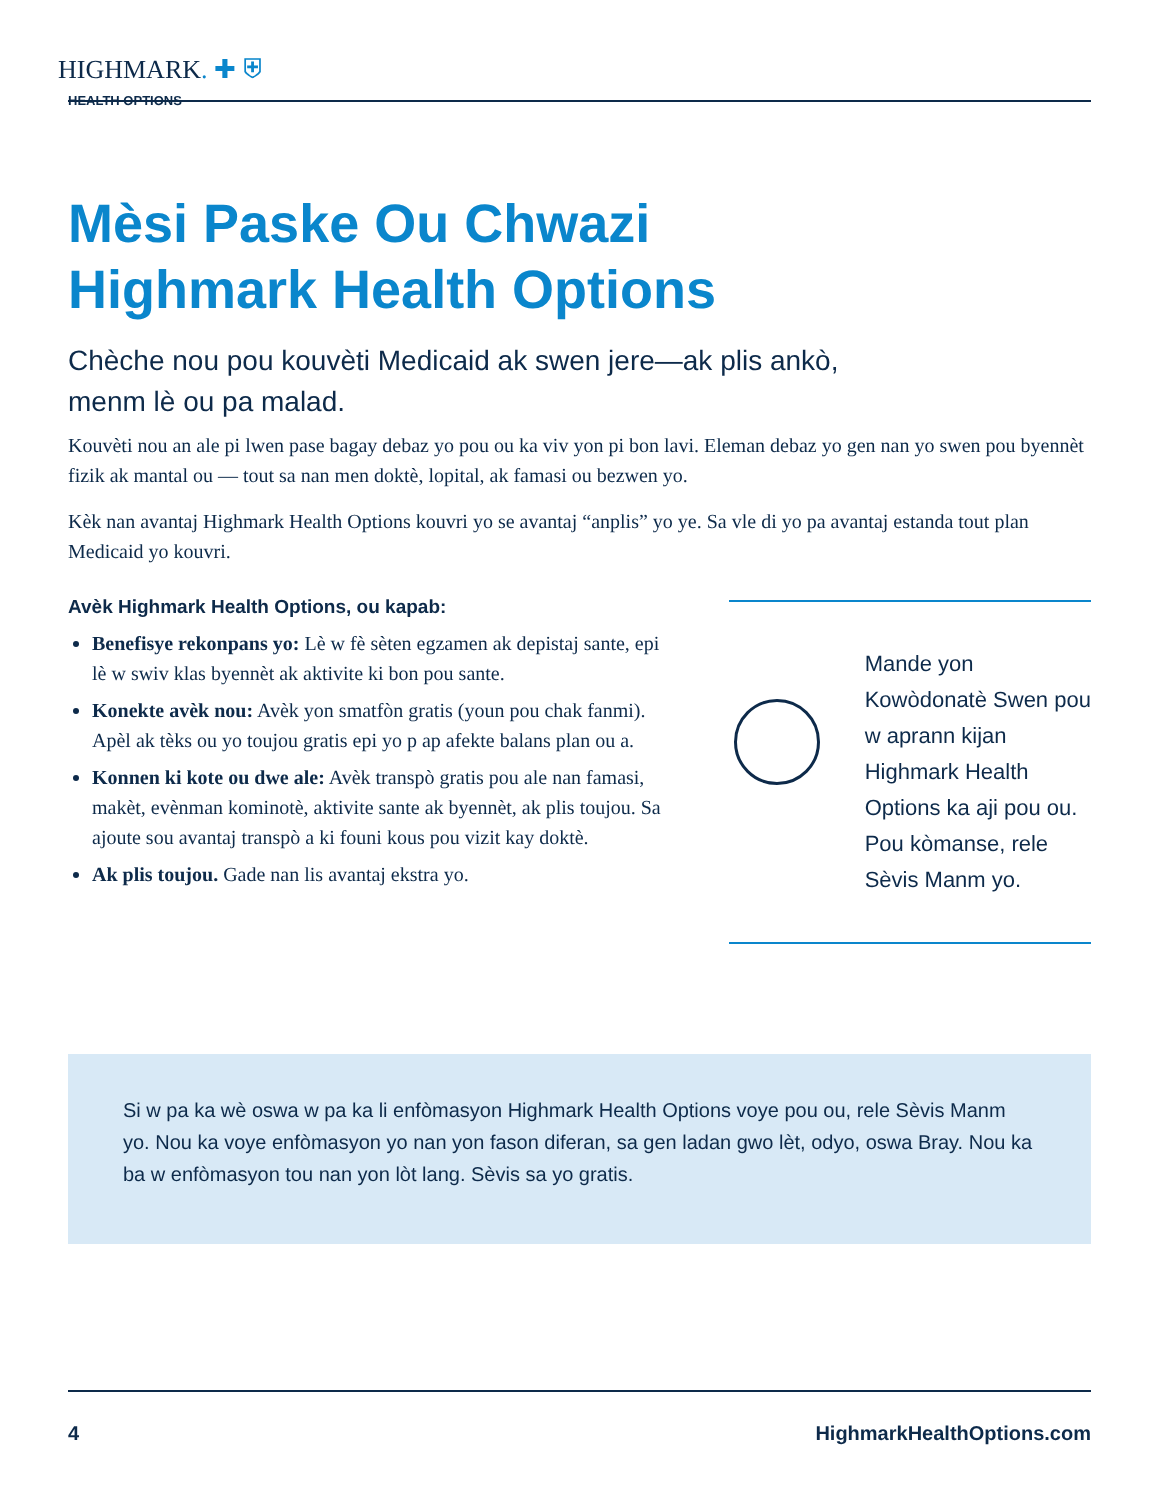HIGHMARK. ✚ ⛨
HEALTH OPTIONS
Mèsi Paske Ou Chwazi
Highmark Health Options
Chèche nou pou kouvèti Medicaid ak swen jere—ak plis ankò,
menm lè ou pa malad.
Kouvèti nou an ale pi lwen pase bagay debaz yo pou ou ka viv yon pi bon lavi. Eleman debaz yo gen nan yo swen pou byennèt fizik ak mantal ou — tout sa nan men doktè, lopital, ak famasi ou bezwen yo.
Kèk nan avantaj Highmark Health Options kouvri yo se avantaj “anplis” yo ye. Sa vle di yo pa avantaj estanda tout plan Medicaid yo kouvri.
Avèk Highmark Health Options, ou kapab:
Benefisye rekonpans yo: Lè w fè sèten egzamen ak depistaj sante, epi lè w swiv klas byennèt ak aktivite ki bon pou sante.
Konekte avèk nou: Avèk yon smatfòn gratis (youn pou chak fanmi). Apèl ak tèks ou yo toujou gratis epi yo p ap afekte balans plan ou a.
Konnen ki kote ou dwe ale: Avèk transpò gratis pou ale nan famasi, makèt, evènman kominotè, aktivite sante ak byennèt, ak plis toujou. Sa ajoute sou avantaj transpò a ki founi kous pou vizit kay doktè.
Ak plis toujou. Gade nan lis avantaj ekstra yo.
Mande yon Kowòdonatè Swen pou w aprann kijan Highmark Health Options ka aji pou ou. Pou kòmanse, rele Sèvis Manm yo.
Si w pa ka wè oswa w pa ka li enfòmasyon Highmark Health Options voye pou ou, rele Sèvis Manm yo. Nou ka voye enfòmasyon yo nan yon fason diferan, sa gen ladan gwo lèt, odyo, oswa Bray. Nou ka ba w enfòmasyon tou nan yon lòt lang. Sèvis sa yo gratis.
4 HighmarkHealthOptions.com